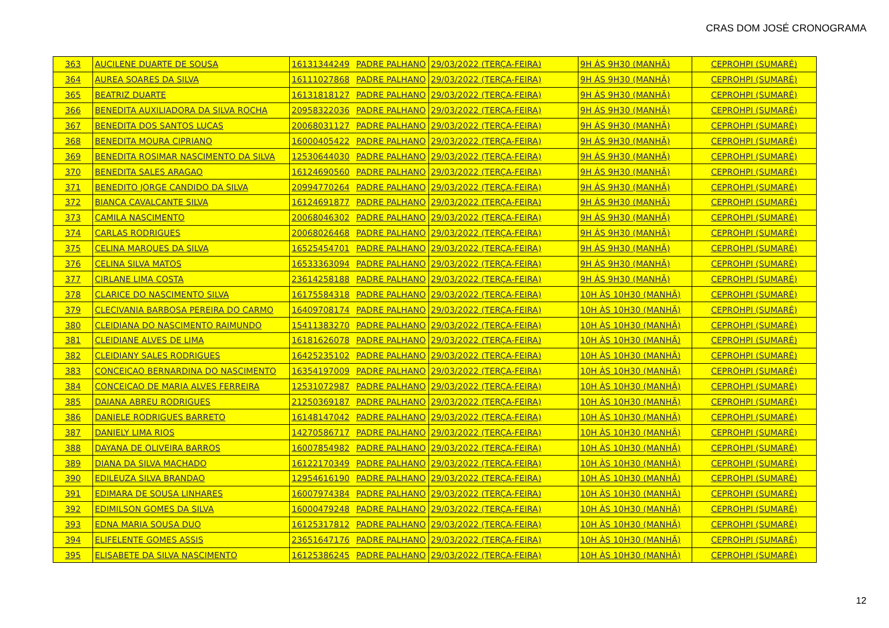CRAS DOM JOSÉ CRONOGRAMA
| 363 | AUCILENE DUARTE DE SOUSA | 16131344249 | PADRE PALHANO | 29/03/2022 (TERÇA-FEIRA) | 9H ÁS 9H30 (MANHÃ) | CEPROHPI (SUMARÉ) |
| 364 | AUREA SOARES DA SILVA | 16111027868 | PADRE PALHANO | 29/03/2022 (TERÇA-FEIRA) | 9H ÁS 9H30 (MANHÃ) | CEPROHPI (SUMARÉ) |
| 365 | BEATRIZ DUARTE | 16131818127 | PADRE PALHANO | 29/03/2022 (TERÇA-FEIRA) | 9H ÁS 9H30 (MANHÃ) | CEPROHPI (SUMARÉ) |
| 366 | BENEDITA AUXILIADORA DA SILVA ROCHA | 20958322036 | PADRE PALHANO | 29/03/2022 (TERÇA-FEIRA) | 9H ÁS 9H30 (MANHÃ) | CEPROHPI (SUMARÉ) |
| 367 | BENEDITA DOS SANTOS LUCAS | 20068031127 | PADRE PALHANO | 29/03/2022 (TERÇA-FEIRA) | 9H ÁS 9H30 (MANHÃ) | CEPROHPI (SUMARÉ) |
| 368 | BENEDITA MOURA CIPRIANO | 16000405422 | PADRE PALHANO | 29/03/2022 (TERÇA-FEIRA) | 9H ÁS 9H30 (MANHÃ) | CEPROHPI (SUMARÉ) |
| 369 | BENEDITA ROSIMAR NASCIMENTO DA SILVA | 12530644030 | PADRE PALHANO | 29/03/2022 (TERÇA-FEIRA) | 9H ÁS 9H30 (MANHÃ) | CEPROHPI (SUMARÉ) |
| 370 | BENEDITA SALES ARAGAO | 16124690560 | PADRE PALHANO | 29/03/2022 (TERÇA-FEIRA) | 9H ÁS 9H30 (MANHÃ) | CEPROHPI (SUMARÉ) |
| 371 | BENEDITO JORGE CANDIDO DA SILVA | 20994770264 | PADRE PALHANO | 29/03/2022 (TERÇA-FEIRA) | 9H ÁS 9H30 (MANHÃ) | CEPROHPI (SUMARÉ) |
| 372 | BIANCA CAVALCANTE SILVA | 16124691877 | PADRE PALHANO | 29/03/2022 (TERÇA-FEIRA) | 9H ÁS 9H30 (MANHÃ) | CEPROHPI (SUMARÉ) |
| 373 | CAMILA NASCIMENTO | 20068046302 | PADRE PALHANO | 29/03/2022 (TERÇA-FEIRA) | 9H ÁS 9H30 (MANHÃ) | CEPROHPI (SUMARÉ) |
| 374 | CARLAS RODRIGUES | 20068026468 | PADRE PALHANO | 29/03/2022 (TERÇA-FEIRA) | 9H ÁS 9H30 (MANHÃ) | CEPROHPI (SUMARÉ) |
| 375 | CELINA MARQUES DA SILVA | 16525454701 | PADRE PALHANO | 29/03/2022 (TERÇA-FEIRA) | 9H ÁS 9H30 (MANHÃ) | CEPROHPI (SUMARÉ) |
| 376 | CELINA SILVA MATOS | 16533363094 | PADRE PALHANO | 29/03/2022 (TERÇA-FEIRA) | 9H ÁS 9H30 (MANHÃ) | CEPROHPI (SUMARÉ) |
| 377 | CIRLANE LIMA COSTA | 23614258188 | PADRE PALHANO | 29/03/2022 (TERÇA-FEIRA) | 9H ÁS 9H30 (MANHÃ) | CEPROHPI (SUMARÉ) |
| 378 | CLARICE DO NASCIMENTO SILVA | 16175584318 | PADRE PALHANO | 29/03/2022 (TERÇA-FEIRA) | 10H ÀS 10H30 (MANHÃ) | CEPROHPI (SUMARÉ) |
| 379 | CLECIVANIA BARBOSA PEREIRA DO CARMO | 16409708174 | PADRE PALHANO | 29/03/2022 (TERÇA-FEIRA) | 10H ÀS 10H30 (MANHÃ) | CEPROHPI (SUMARÉ) |
| 380 | CLEIDIANA DO NASCIMENTO RAIMUNDO | 15411383270 | PADRE PALHANO | 29/03/2022 (TERÇA-FEIRA) | 10H ÀS 10H30 (MANHÃ) | CEPROHPI (SUMARÉ) |
| 381 | CLEIDIANE ALVES DE LIMA | 16181626078 | PADRE PALHANO | 29/03/2022 (TERÇA-FEIRA) | 10H ÀS 10H30 (MANHÃ) | CEPROHPI (SUMARÉ) |
| 382 | CLEIDIANY SALES RODRIGUES | 16425235102 | PADRE PALHANO | 29/03/2022 (TERÇA-FEIRA) | 10H ÀS 10H30 (MANHÃ) | CEPROHPI (SUMARÉ) |
| 383 | CONCEICAO BERNARDINA DO NASCIMENTO | 16354197009 | PADRE PALHANO | 29/03/2022 (TERÇA-FEIRA) | 10H ÀS 10H30 (MANHÃ) | CEPROHPI (SUMARÉ) |
| 384 | CONCEICAO DE MARIA ALVES FERREIRA | 12531072987 | PADRE PALHANO | 29/03/2022 (TERÇA-FEIRA) | 10H ÀS 10H30 (MANHÃ) | CEPROHPI (SUMARÉ) |
| 385 | DAIANA ABREU RODRIGUES | 21250369187 | PADRE PALHANO | 29/03/2022 (TERÇA-FEIRA) | 10H ÀS 10H30 (MANHÃ) | CEPROHPI (SUMARÉ) |
| 386 | DANIELE RODRIGUES BARRETO | 16148147042 | PADRE PALHANO | 29/03/2022 (TERÇA-FEIRA) | 10H ÀS 10H30 (MANHÃ) | CEPROHPI (SUMARÉ) |
| 387 | DANIELY LIMA RIOS | 14270586717 | PADRE PALHANO | 29/03/2022 (TERÇA-FEIRA) | 10H ÀS 10H30 (MANHÃ) | CEPROHPI (SUMARÉ) |
| 388 | DAYANA DE OLIVEIRA BARROS | 16007854982 | PADRE PALHANO | 29/03/2022 (TERÇA-FEIRA) | 10H ÀS 10H30 (MANHÃ) | CEPROHPI (SUMARÉ) |
| 389 | DIANA DA SILVA MACHADO | 16122170349 | PADRE PALHANO | 29/03/2022 (TERÇA-FEIRA) | 10H ÀS 10H30 (MANHÃ) | CEPROHPI (SUMARÉ) |
| 390 | EDILEUZA SILVA BRANDAO | 12954616190 | PADRE PALHANO | 29/03/2022 (TERÇA-FEIRA) | 10H ÀS 10H30 (MANHÃ) | CEPROHPI (SUMARÉ) |
| 391 | EDIMARA DE SOUSA LINHARES | 16007974384 | PADRE PALHANO | 29/03/2022 (TERÇA-FEIRA) | 10H ÀS 10H30 (MANHÃ) | CEPROHPI (SUMARÉ) |
| 392 | EDIMILSON GOMES DA SILVA | 16000479248 | PADRE PALHANO | 29/03/2022 (TERÇA-FEIRA) | 10H ÀS 10H30 (MANHÃ) | CEPROHPI (SUMARÉ) |
| 393 | EDNA MARIA SOUSA DUO | 16125317812 | PADRE PALHANO | 29/03/2022 (TERÇA-FEIRA) | 10H ÀS 10H30 (MANHÃ) | CEPROHPI (SUMARÉ) |
| 394 | ELIFELENTE GOMES ASSIS | 23651647176 | PADRE PALHANO | 29/03/2022 (TERÇA-FEIRA) | 10H ÀS 10H30 (MANHÃ) | CEPROHPI (SUMARÉ) |
| 395 | ELISABETE DA SILVA NASCIMENTO | 16125386245 | PADRE PALHANO | 29/03/2022 (TERÇA-FEIRA) | 10H ÀS 10H30 (MANHÃ) | CEPROHPI (SUMARÉ) |
12